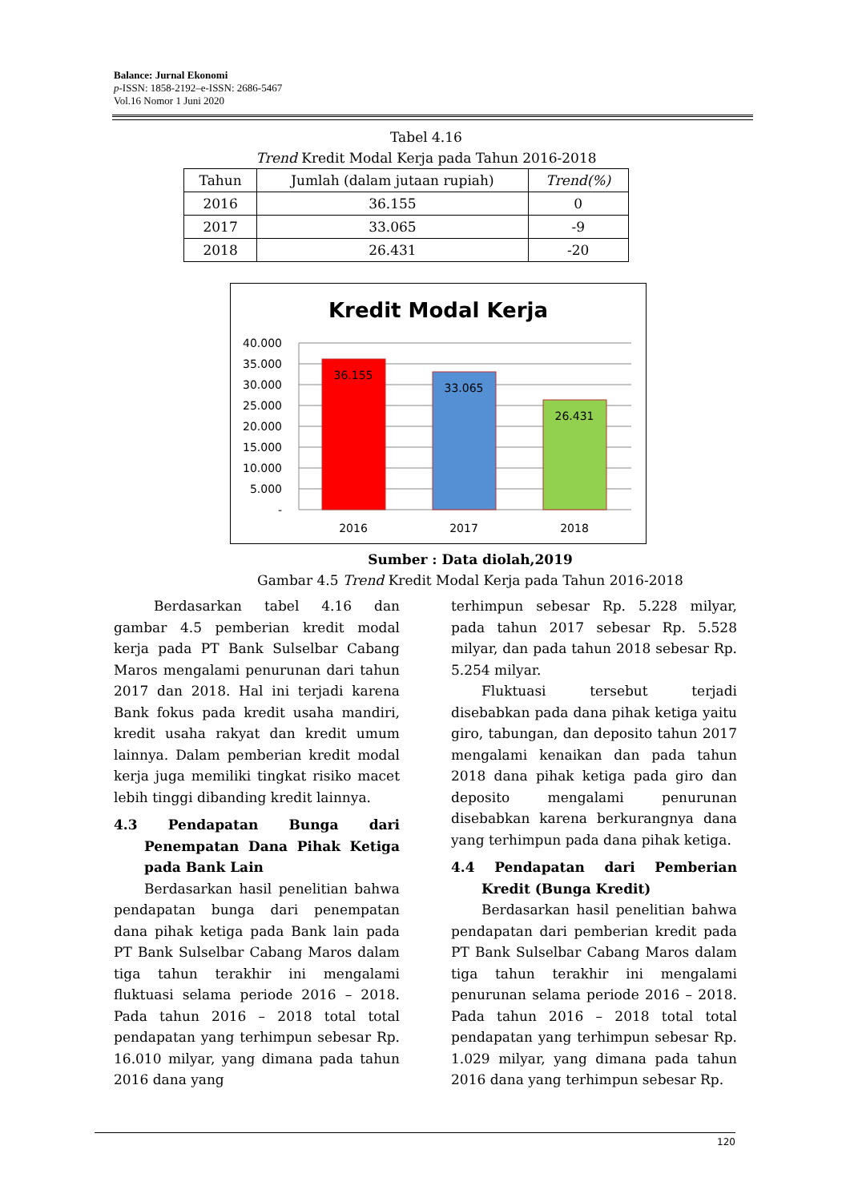Balance: Jurnal Ekonomi
p-ISSN: 1858-2192–e-ISSN: 2686-5467
Vol.16 Nomor 1 Juni 2020
Tabel 4.16
Trend Kredit Modal Kerja pada Tahun 2016-2018
| Tahun | Jumlah (dalam jutaan rupiah) | Trend(%) |
| --- | --- | --- |
| 2016 | 36.155 | 0 |
| 2017 | 33.065 | -9 |
| 2018 | 26.431 | -20 |
Kredit Modal Kerja
40.000
35.000
30.000
25.000
20.000
15.000
10.000
5.000
-
36.155
33.065
26.431
2016
2017
2018
Sumber : Data diolah,2019
Gambar 4.5 Trend Kredit Modal Kerja pada Tahun 2016-2018
Berdasarkan tabel 4.16 dan gambar 4.5 pemberian kredit modal kerja pada PT Bank Sulselbar Cabang Maros mengalami penurunan dari tahun 2017 dan 2018. Hal ini terjadi karena Bank fokus pada kredit usaha mandiri, kredit usaha rakyat dan kredit umum lainnya. Dalam pemberian kredit modal kerja juga memiliki tingkat risiko macet lebih tinggi dibanding kredit lainnya.
4.3 Pendapatan Bunga dari Penempatan Dana Pihak Ketiga pada Bank Lain
Berdasarkan hasil penelitian bahwa pendapatan bunga dari penempatan dana pihak ketiga pada Bank lain pada PT Bank Sulselbar Cabang Maros dalam tiga tahun terakhir ini mengalami fluktuasi selama periode 2016 – 2018. Pada tahun 2016 – 2018 total total pendapatan yang terhimpun sebesar Rp. 16.010 milyar, yang dimana pada tahun 2016 dana yang
terhimpun sebesar Rp. 5.228 milyar, pada tahun 2017 sebesar Rp. 5.528 milyar, dan pada tahun 2018 sebesar Rp. 5.254 milyar.
Fluktuasi tersebut terjadi disebabkan pada dana pihak ketiga yaitu giro, tabungan, dan deposito tahun 2017 mengalami kenaikan dan pada tahun 2018 dana pihak ketiga pada giro dan deposito mengalami penurunan disebabkan karena berkurangnya dana yang terhimpun pada dana pihak ketiga.
4.4 Pendapatan dari Pemberian Kredit (Bunga Kredit)
Berdasarkan hasil penelitian bahwa pendapatan dari pemberian kredit pada PT Bank Sulselbar Cabang Maros dalam tiga tahun terakhir ini mengalami penurunan selama periode 2016 – 2018. Pada tahun 2016 – 2018 total total pendapatan yang terhimpun sebesar Rp. 1.029 milyar, yang dimana pada tahun 2016 dana yang terhimpun sebesar Rp.
120